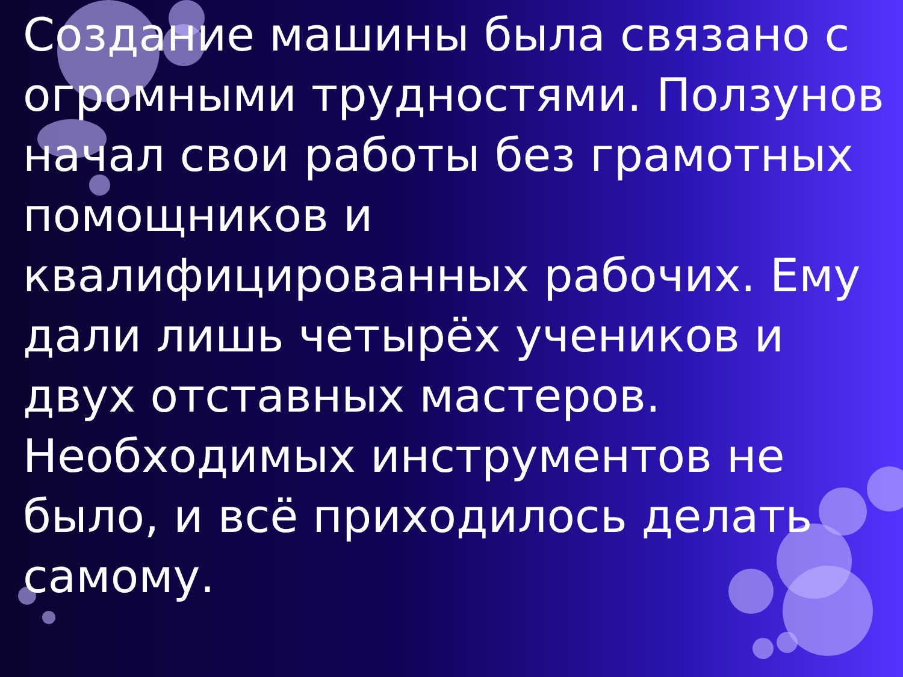Создание машины была связано с огромными трудностями. Ползунов начал свои работы без грамотных помощников и квалифицированных рабочих. Ему дали лишь четырёх учеников и двух отставных мастеров. Необходимых инструментов не было, и всё приходилось делать самому.